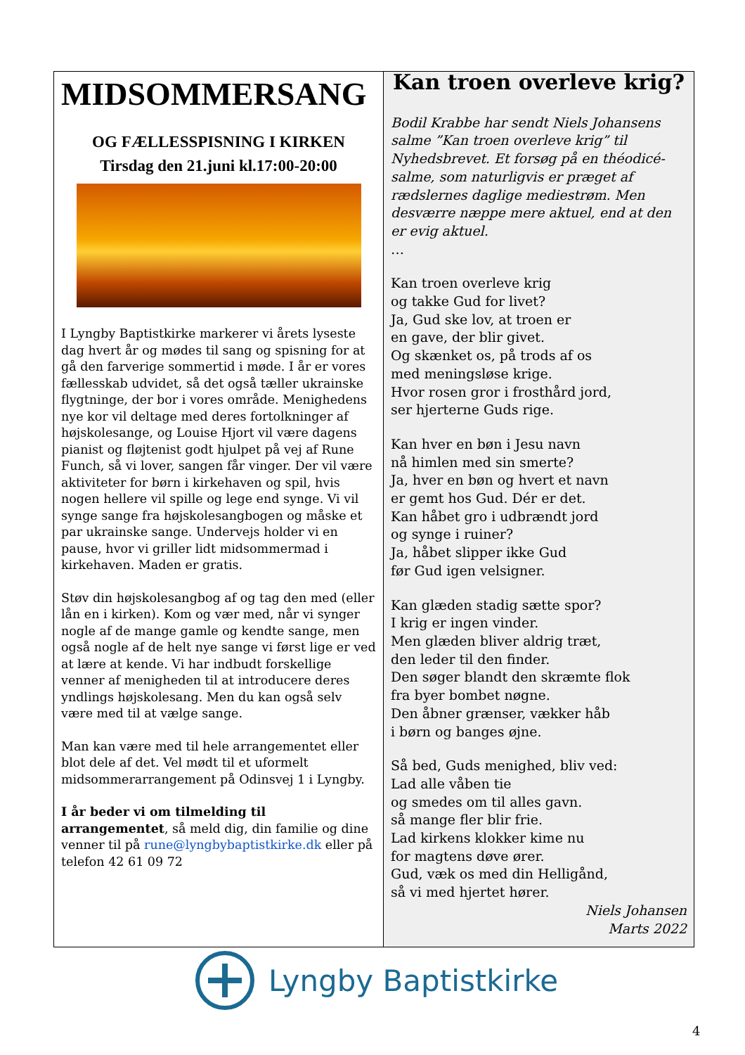MIDSOMMERSANG
OG FÆLLESSPISNING I KIRKEN
Tirsdag den 21.juni kl.17:00-20:00
I Lyngby Baptistkirke markerer vi årets lyseste dag hvert år og mødes til sang og spisning for at gå den farverige sommertid i møde. I år er vores fællesskab udvidet, så det også tæller ukrainske flygtninge, der bor i vores område. Menighedens nye kor vil deltage med deres fortolkninger af højskolesange, og Louise Hjort vil være dagens pianist og fløjtenist godt hjulpet på vej af Rune Funch, så vi lover, sangen får vinger. Der vil være aktiviteter for børn i kirkehaven og spil, hvis nogen hellere vil spille og lege end synge. Vi vil synge sange fra højskolesangbogen og måske et par ukrainske sange. Undervejs holder vi en pause, hvor vi griller lidt midsommermad i kirkehaven. Maden er gratis.
Støv din højskolesangbog af og tag den med (eller lån en i kirken). Kom og vær med, når vi synger nogle af de mange gamle og kendte sange, men også nogle af de helt nye sange vi først lige er ved at lære at kende. Vi har indbudt forskellige venner af menigheden til at introducere deres yndlings højskolesang. Men du kan også selv være med til at vælge sange.
Man kan være med til hele arrangementet eller blot dele af det. Vel mødt til et uformelt midsommerarrangement på Odinsvej 1 i Lyngby.
I år beder vi om tilmelding til arrangementet, så meld dig, din familie og dine venner til på rune@lyngbybaptistkirke.dk eller på telefon 42 61 09 72
Kan troen overleve krig?
Bodil Krabbe har sendt Niels Johansens salme ”Kan troen overleve krig” til Nyhedsbrevet. Et forsøg på en théodicé-salme, som naturligvis er præget af rædslernes daglige mediestrøm. Men desværre næppe mere aktuel, end at den er evig aktuel.
…
Kan troen overleve krig
og takke Gud for livet?
Ja, Gud ske lov, at troen er
en gave, der blir givet.
Og skænket os, på trods af os
med meningsløse krige.
Hvor rosen gror i frosthård jord,
ser hjerterne Guds rige.
Kan hver en bøn i Jesu navn
nå himlen med sin smerte?
Ja, hver en bøn og hvert et navn
er gemt hos Gud. Dér er det.
Kan håbet gro i udbrændt jord
og synge i ruiner?
Ja, håbet slipper ikke Gud
før Gud igen velsigner.
Kan glæden stadig sætte spor?
I krig er ingen vinder.
Men glæden bliver aldrig træt,
den leder til den finder.
Den søger blandt den skræmte flok
fra byer bombet nøgne.
Den åbner grænser, vækker håb
i børn og banges øjne.
Så bed, Guds menighed, bliv ved:
Lad alle våben tie
og smedes om til alles gavn.
så mange fler blir frie.
Lad kirkens klokker kime nu
for magtens døve ører.
Gud, væk os med din Helligånd,
så vi med hjertet hører.
Niels Johansen
Marts 2022
Lyngby Baptistkirke
4